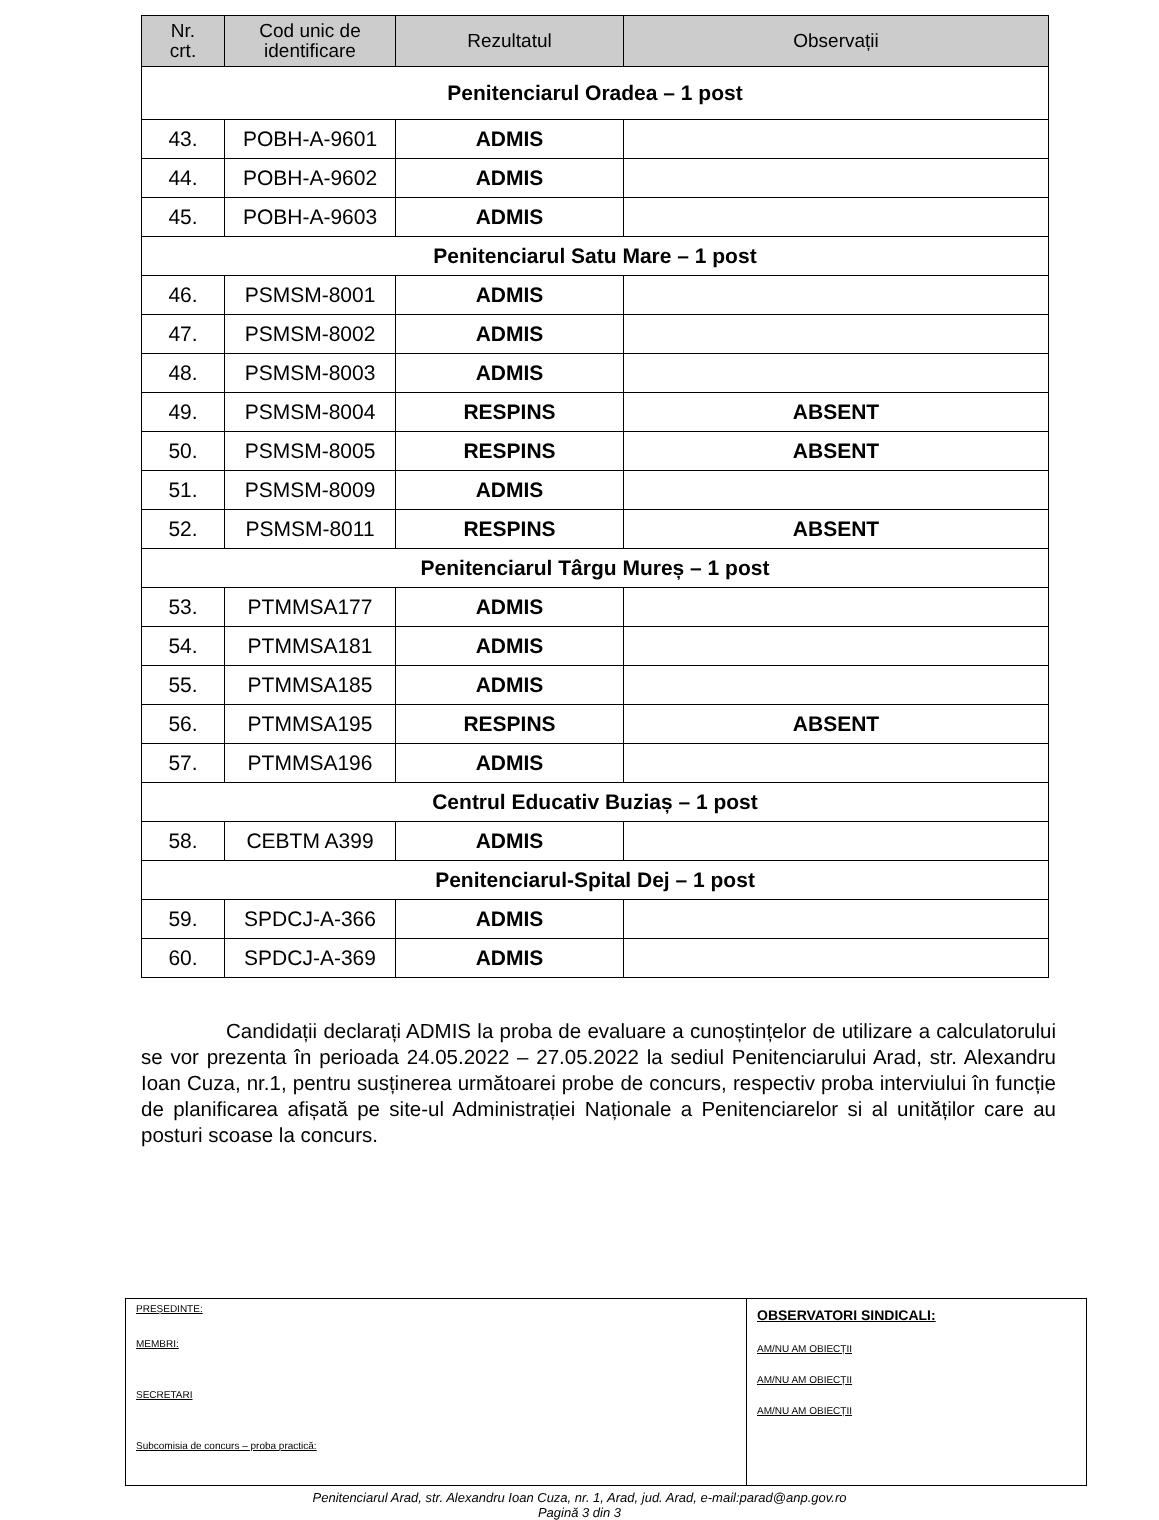| Nr. crt. | Cod unic de identificare | Rezultatul | Observații |
| --- | --- | --- | --- |
| Penitenciarul Oradea – 1 post | | | |
| 43. | POBH-A-9601 | ADMIS | |
| 44. | POBH-A-9602 | ADMIS | |
| 45. | POBH-A-9603 | ADMIS | |
| Penitenciarul Satu Mare – 1 post | | | |
| 46. | PSMSM-8001 | ADMIS | |
| 47. | PSMSM-8002 | ADMIS | |
| 48. | PSMSM-8003 | ADMIS | |
| 49. | PSMSM-8004 | RESPINS | ABSENT |
| 50. | PSMSM-8005 | RESPINS | ABSENT |
| 51. | PSMSM-8009 | ADMIS | |
| 52. | PSMSM-8011 | RESPINS | ABSENT |
| Penitenciarul Târgu Mureș – 1 post | | | |
| 53. | PTMMSA177 | ADMIS | |
| 54. | PTMMSA181 | ADMIS | |
| 55. | PTMMSA185 | ADMIS | |
| 56. | PTMMSA195 | RESPINS | ABSENT |
| 57. | PTMMSA196 | ADMIS | |
| Centrul Educativ Buziaș – 1 post | | | |
| 58. | CEBTM A399 | ADMIS | |
| Penitenciarul-Spital Dej – 1 post | | | |
| 59. | SPDCJ-A-366 | ADMIS | |
| 60. | SPDCJ-A-369 | ADMIS | |
Candidații declarați ADMIS la proba de evaluare a cunoștințelor de utilizare a calculatorului se vor prezenta în perioada 24.05.2022 – 27.05.2022 la sediul Penitenciarului Arad, str. Alexandru Ioan Cuza, nr.1, pentru susținerea următoarei probe de concurs, respectiv proba interviului în funcție de planificarea afișată pe site-ul Administrației Naționale a Penitenciarelor si al unităților care au posturi scoase la concurs.
PREȘEDINTE:
MEMBRI:
SECRETARI
Subcomisia de concurs – proba practică:
OBSERVATORI SINDICALI:
AM/NU AM OBIECȚII
AM/NU AM OBIECȚII
AM/NU AM OBIECȚII
Penitenciarul Arad, str. Alexandru Ioan Cuza, nr. 1, Arad, jud. Arad, e-mail:parad@anp.gov.ro
Pagină 3 din 3